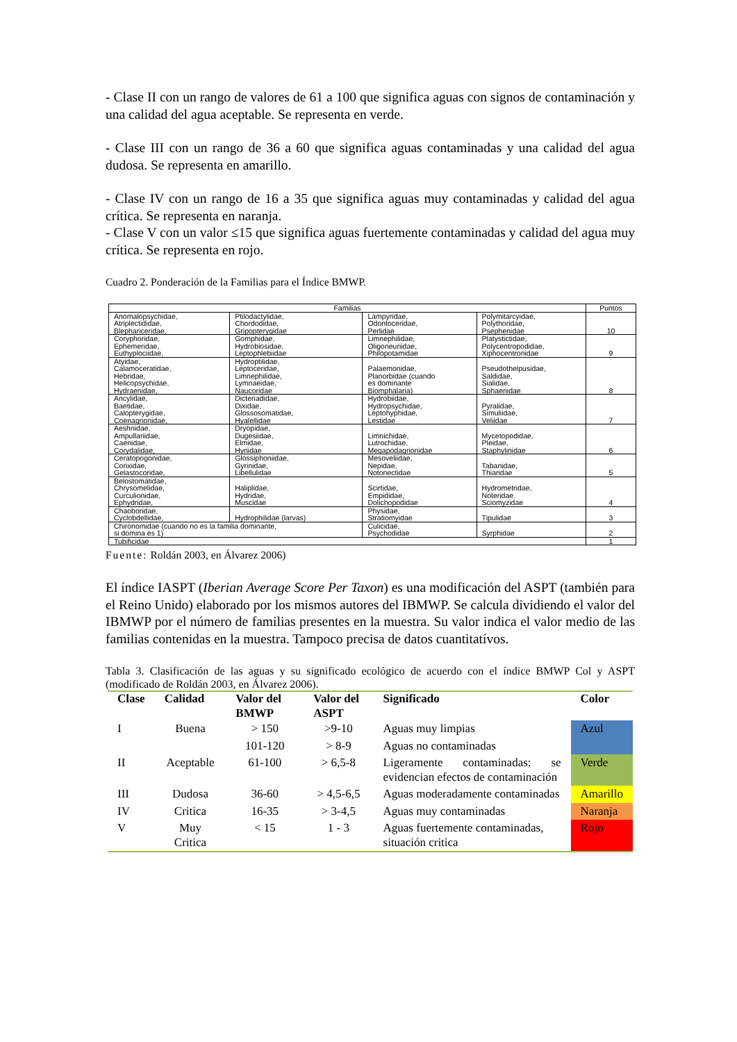- Clase II con un rango de valores de 61 a 100 que significa aguas con signos de contaminación y una calidad del agua aceptable. Se representa en verde.
- Clase III con un rango de 36 a 60 que significa aguas contaminadas y una calidad del agua dudosa. Se representa en amarillo.
- Clase IV con un rango de 16 a 35 que significa aguas muy contaminadas y calidad del agua crítica. Se representa en naranja.
- Clase V con un valor ≤15 que significa aguas fuertemente contaminadas y calidad del agua muy crítica. Se representa en rojo.
Cuadro 2. Ponderación de la Familias para el Índice BMWP.
| Familias | | | | Puntos |
| --- | --- | --- | --- | --- |
| Anomalopsychidae, Atriplectididae, Blephariceridae, | Ptilodactylidae, Chordodidae, Gripopterygidae | Lampyridae, Odontoceridae, Perlidae | Polymitarcyidae, Polythoridae, Psephenidae | 10 |
| Coryphoridae, Ephemeridae, Euthyplociidae, | Gomphidae, Hydrobiosidae, Leptophlebiidae | Limnephilidae, Oligoneuriidae, Philopotamidae | Platystictidae, Polycentropodidae, Xiphocentronidae | 9 |
| Atyidae, Calamoceratidae, Hebridae, Helicopsychidae, Hydraenidae, | Hydroptilidae, Leptoceridae, Limnephilidae, Lymnaeidae, Naucoridae | Palaemonidae, Planorbidae (cuando es dominante Biomphalaria) | Pseudothelpusidae, Saldidae, Sialidae, Sphaeriidae | 8 |
| Ancylidae, Baetidae, Calopterygidae, Coenagrionidae, | Dicteriadidae, Dixidae, Glossosomatidae, Hyalellidae | Hydrobiidae, Hydropsychidae, Leptohyphidae, Lestidae | Pyralidae, Simuliidae, Veliidae | 7 |
| Aeshnidae, Ampullariidae, Caenidae, Corydalidae, | Dryopidae, Dugesiidae, Elmidae, Hyriidae | Limnichidae, Lutrochidae, Megapodagrionidae | Mycetopodidae, Pleidae, Staphylinidae | 6 |
| Ceratopogonidae, Corixidae, Gelastocoridae, | Glossiphoniidae, Gyrinidae, Libellulidae | Mesoveliidae, Nepidae, Notonectidae | Tabanidae, Thiaridae | 5 |
| Belostomatidae, Chrysomelidae, Curculionidae, Ephydridae, | Haliplidae, Hydridae, Muscidae | Scirtidae, Empididae, Dolichopodidae | Hydrometridae, Noteridae. Sciomyzidae | 4 |
| Chaoboridae, Cyclobdellidae, | Hydrophilidae (larvas) | Physidae, Stratiomyidae | Tipulidae | 3 |
| Chironomidae (cuando no es la familia dominante, si domina es 1) | | Culicidae, Psychodidae | Syrphidae | 2 |
| Tubificidae | | | | 1 |
Fuente: Roldán 2003, en Álvarez 2006)
El índice IASPT (Iberian Average Score Per Taxon) es una modificación del ASPT (también para el Reino Unido) elaborado por los mismos autores del IBMWP. Se calcula dividiendo el valor del IBMWP por el número de familias presentes en la muestra. Su valor indica el valor medio de las familias contenidas en la muestra. Tampoco precisa de datos cuantitatívos.
Tabla 3. Clasificación de las aguas y su significado ecológico de acuerdo con el índice BMWP Col y ASPT (modificado de Roldán 2003, en Álvarez 2006).
| Clase | Calidad | Valor del BMWP | Valor del ASPT | Significado | Color |
| --- | --- | --- | --- | --- | --- |
| I | Buena | > 150 | >9-10 | Aguas muy limpias | Azul |
| | | 101-120 | > 8-9 | Aguas no contaminadas | |
| II | Aceptable | 61-100 | > 6,5-8 | Ligeramente contaminadas: se evidencian efectos de contaminación | Verde |
| III | Dudosa | 36-60 | > 4,5-6,5 | Aguas moderadamente contaminadas | Amarillo |
| IV | Critica | 16-35 | > 3-4,5 | Aguas muy contaminadas | Naranja |
| V | Muy Critica | < 15 | 1 - 3 | Aguas fuertemente contaminadas, situación critica | Rojo |